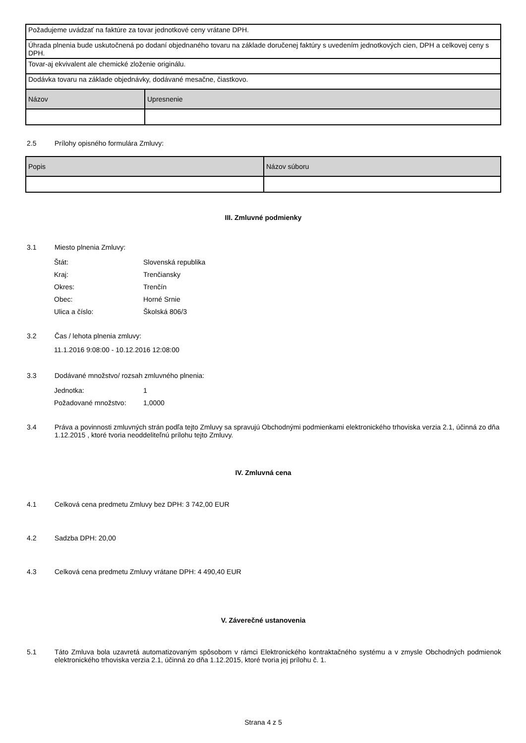| Požadujeme uvádzať na faktúre za tovar jednotkové ceny vrátane DPH. | |
| Úhrada plnenia bude uskutočnená po dodaní objednaného tovaru na základe doručenej faktúry s uvedením jednotkových cien, DPH a celkovej ceny s DPH. | |
| Tovar-aj ekvivalent ale chemické zloženie originálu. | |
| Dodávka tovaru na základe objednávky, dodávané mesačne, čiastkovo. | |
| Názov | Upresnenie |
2.5 Prílohy opisného formulára Zmluvy:
| Popis | Názov súboru |
| --- | --- |
III. Zmluvné podmienky
3.1 Miesto plnenia Zmluvy:
Štát: Slovenská republika
Kraj: Trenčiansky
Okres: Trenčín
Obec: Horné Srnie
Ulica a číslo: Školská 806/3
3.2 Čas / lehota plnenia zmluvy:
11.1.2016 9:08:00 - 10.12.2016 12:08:00
3.3 Dodávané množstvo/ rozsah zmluvného plnenia:
Jednotka: 1
Požadované množstvo: 1,0000
3.4 Práva a povinnosti zmluvných strán podľa tejto Zmluvy sa spravujú Obchodnými podmienkami elektronického trhoviska verzia 2.1, účinná zo dňa 1.12.2015 , ktoré tvoria neoddeliteľnú prílohu tejto Zmluvy.
IV. Zmluvná cena
4.1 Celková cena predmetu Zmluvy bez DPH: 3 742,00 EUR
4.2 Sadzba DPH: 20,00
4.3 Celková cena predmetu Zmluvy vrátane DPH: 4 490,40 EUR
V. Záverečné ustanovenia
5.1 Táto Zmluva bola uzavretá automatizovaným spôsobom v rámci Elektronického kontraktačného systému a v zmysle Obchodných podmienok elektronického trhoviska verzia 2.1, účinná zo dňa 1.12.2015, ktoré tvoria jej prílohu č. 1.
Strana 4 z 5